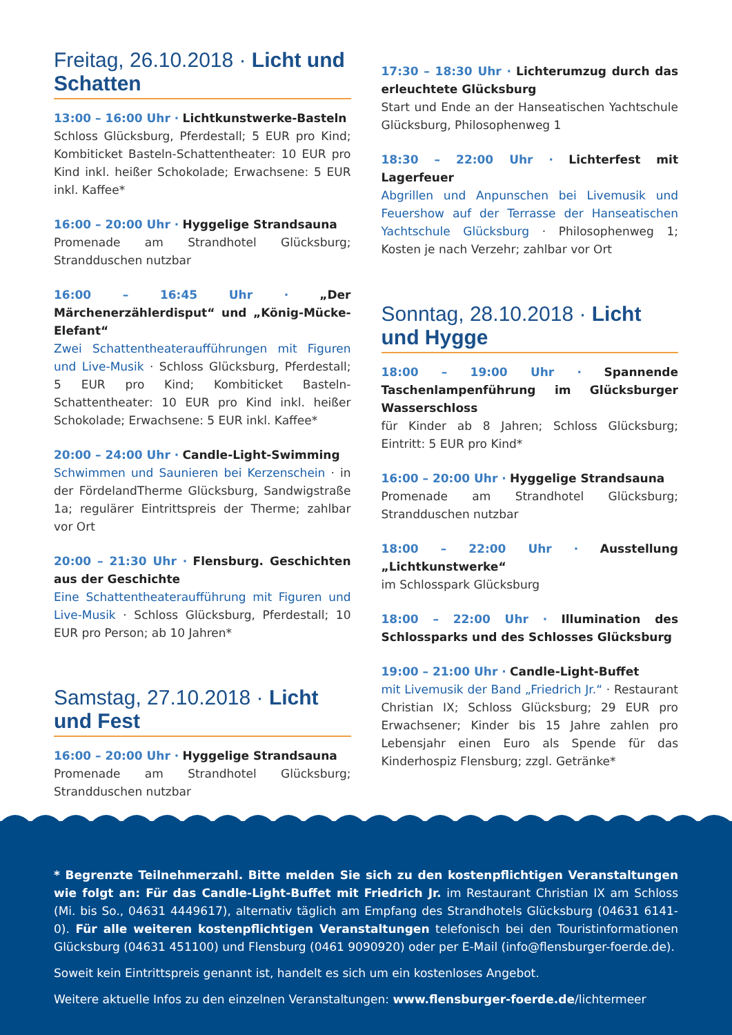Freitag, 26.10.2018 · Licht und Schatten
13:00 – 16:00 Uhr · Lichtkunstwerke-Basteln
Schloss Glücksburg, Pferdestall; 5 EUR pro Kind; Kombiticket Basteln-Schattentheater: 10 EUR pro Kind inkl. heißer Schokolade; Erwachsene: 5 EUR inkl. Kaffee*
16:00 – 20:00 Uhr · Hyggelige Strandsauna
Promenade am Strandhotel Glücksburg; Strandduschen nutzbar
16:00 – 16:45 Uhr · „Der Märchenerzählerdisput“ und „König-Mücke-Elefant“
Zwei Schattentheateraufführungen mit Figuren und Live-Musik · Schloss Glücksburg, Pferdestall; 5 EUR pro Kind; Kombiticket Basteln-Schattentheater: 10 EUR pro Kind inkl. heißer Schokolade; Erwachsene: 5 EUR inkl. Kaffee*
20:00 – 24:00 Uhr · Candle-Light-Swimming
Schwimmen und Saunieren bei Kerzenschein · in der FördelandTherme Glücksburg, Sandwigstraße 1a; regulärer Eintrittspreis der Therme; zahlbar vor Ort
20:00 – 21:30 Uhr · Flensburg. Geschichten aus der Geschichte
Eine Schattentheateraufführung mit Figuren und Live-Musik · Schloss Glücksburg, Pferdestall; 10 EUR pro Person; ab 10 Jahren*
Samstag, 27.10.2018 · Licht und Fest
16:00 – 20:00 Uhr · Hyggelige Strandsauna
Promenade am Strandhotel Glücksburg; Strandduschen nutzbar
17:30 – 18:30 Uhr · Lichterumzug durch das erleuchtete Glücksburg
Start und Ende an der Hanseatischen Yachtschule Glücksburg, Philosophenweg 1
18:30 – 22:00 Uhr · Lichterfest mit Lagerfeuer
Abgrillen und Anpunschen bei Livemusik und Feuershow auf der Terrasse der Hanseatischen Yachtschule Glücksburg · Philosophenweg 1; Kosten je nach Verzehr; zahlbar vor Ort
Sonntag, 28.10.2018 · Licht und Hygge
18:00 – 19:00 Uhr · Spannende Taschenlampenführung im Glücksburger Wasserschloss
für Kinder ab 8 Jahren; Schloss Glücksburg; Eintritt: 5 EUR pro Kind*
16:00 – 20:00 Uhr · Hyggelige Strandsauna
Promenade am Strandhotel Glücksburg; Strandduschen nutzbar
18:00 – 22:00 Uhr · Ausstellung „Lichtkunstwerke“
im Schlosspark Glücksburg
18:00 – 22:00 Uhr · Illumination des Schlossparks und des Schlosses Glücksburg
19:00 – 21:00 Uhr · Candle-Light-Buffet
mit Livemusik der Band „Friedrich Jr.“ · Restaurant Christian IX; Schloss Glücksburg; 29 EUR pro Erwachsener; Kinder bis 15 Jahre zahlen pro Lebensjahr einen Euro als Spende für das Kinderhospiz Flensburg; zzgl. Getränke*
* Begrenzte Teilnehmerzahl. Bitte melden Sie sich zu den kostenpflichtigen Veranstaltungen wie folgt an: Für das Candle-Light-Buffet mit Friedrich Jr. im Restaurant Christian IX am Schloss (Mi. bis So., 04631 4449617), alternativ täglich am Empfang des Strandhotels Glücksburg (04631 6141-0). Für alle weiteren kostenpflichtigen Veranstaltungen telefonisch bei den Touristinformationen Glücksburg (04631 451100) und Flensburg (0461 9090920) oder per E-Mail (info@flensburger-foerde.de).
Soweit kein Eintrittspreis genannt ist, handelt es sich um ein kostenloses Angebot.
Weitere aktuelle Infos zu den einzelnen Veranstaltungen: www.flensburger-foerde.de/lichtermeer